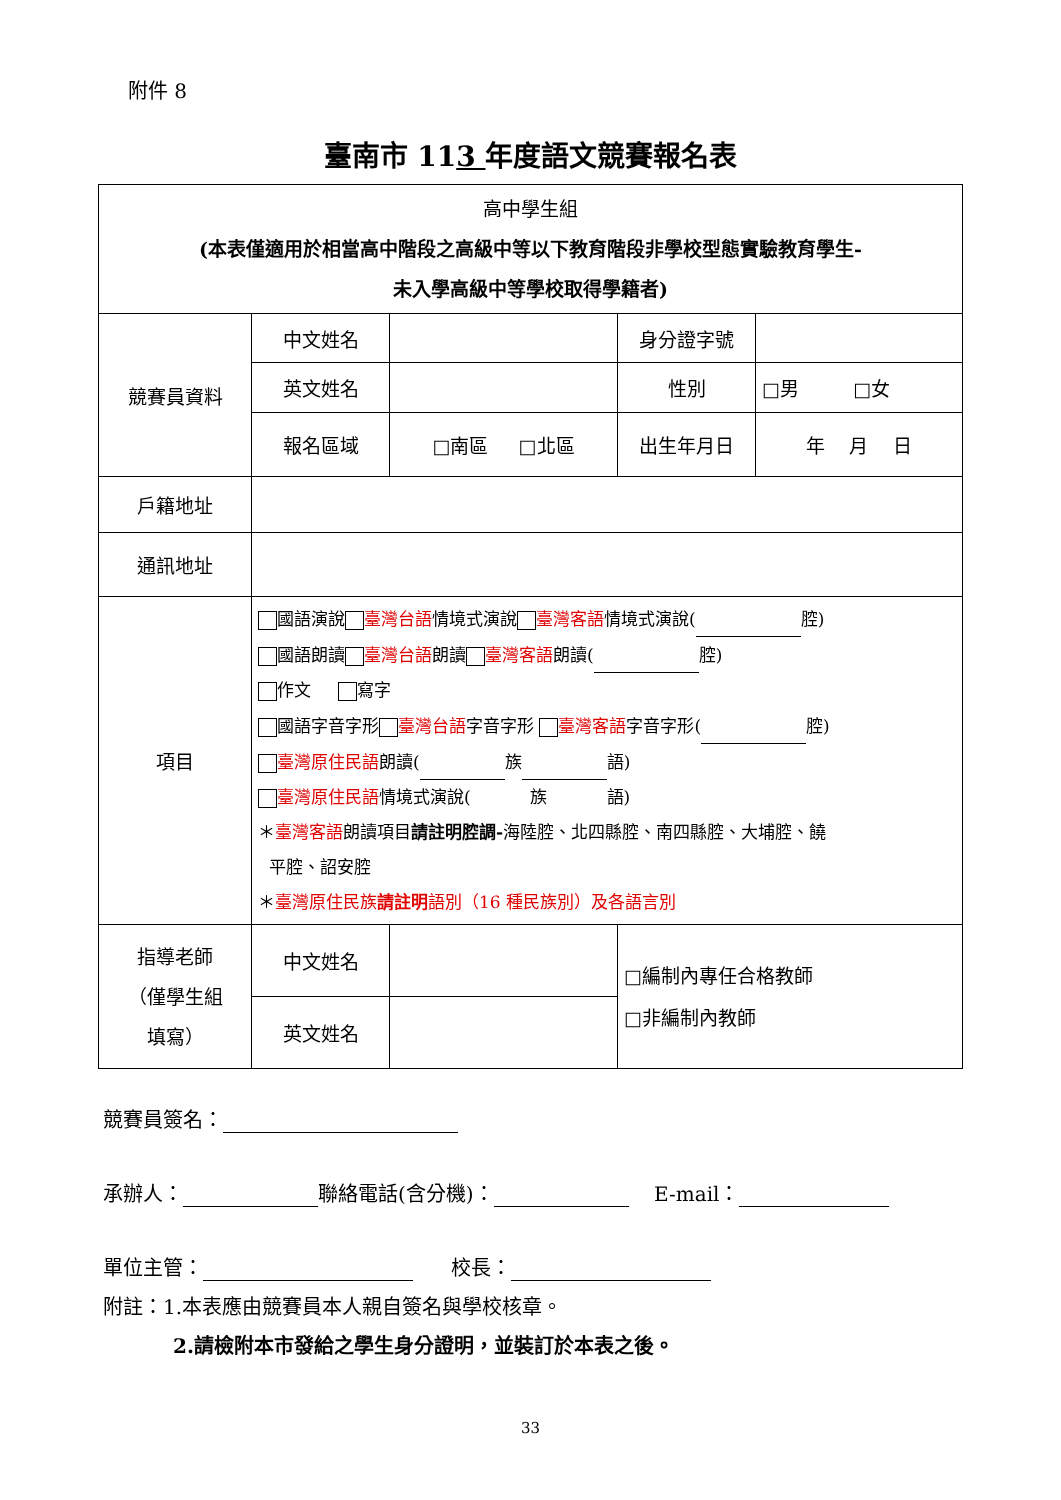附件 8
臺南市 113 年度語文競賽報名表
| 高中學生組 (本表僅適用於相當高中階段之高級中等以下教育階段非學校型態實驗教育學生- 未入學高級中等學校取得學籍者) | | | | |
| 競賽員資料 | 中文姓名 | | 身分證字號 | |
| | 英文姓名 | | 性別 | □男 □女 |
| | 報名區域 | □南區 □北區 | 出生年月日 | 年 月 日 |
| 戶籍地址 | | | | |
| 通訊地址 | | | | |
| 項目 | 國語演說 臺灣台語 情境式演說 臺灣客語 情境式演說( 腔) 國語朗讀 臺灣台語 朗讀 臺灣客語 朗讀( 腔) 作文 寫字 國語字音字形 臺灣台語 字音字形 臺灣客語 字音字形( 腔) 臺灣原住民語 朗讀( 族 語) 臺灣原住民語 情境式演說( 族 語) ＊ 臺灣客語 朗讀項目 請註明腔調- 海陸腔、北四縣腔、南四縣腔、大埔腔、饒 平腔、詔安腔 ＊ 臺灣原住民族 請註明 語別（16 種民族別）及各語言別 | | | |
| 指導老師 （僅學生組 填寫） | 中文姓名 | | □編制內專任合格教師 □非編制內教師 | |
| | 英文姓名 | | | |
競賽員簽名：
承辦人： 聯絡電話(含分機)： E-mail：
單位主管： 校長：
附註：1.本表應由競賽員本人親自簽名與學校核章。
2.請檢附本市發給之學生身分證明，並裝訂於本表之後。
33